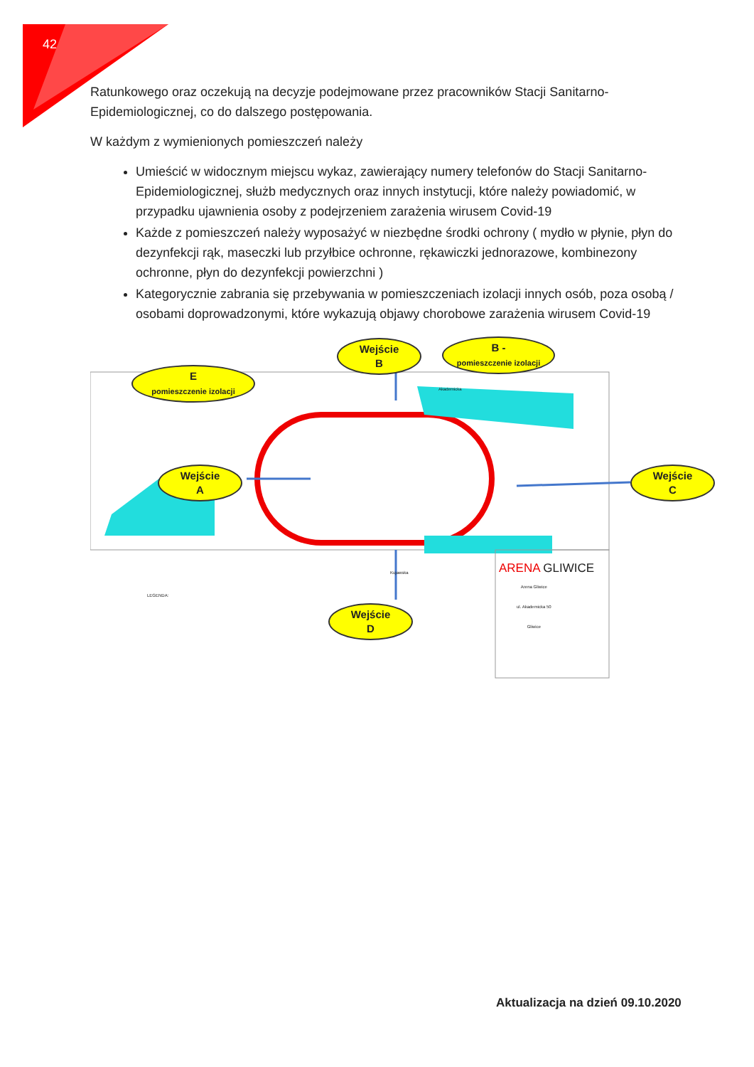42
Ratunkowego oraz oczekują na decyzje podejmowane przez pracowników Stacji Sanitarno-Epidemiologicznej, co do dalszego postępowania.
W każdym z wymienionych pomieszczeń należy
Umieścić w widocznym miejscu wykaz, zawierający numery telefonów do Stacji Sanitarno-Epidemiologicznej, służb medycznych oraz innych instytucji, które należy powiadomić, w przypadku ujawnienia osoby z podejrzeniem zarażenia wirusem Covid-19
Każde z pomieszczeń należy wyposażyć w niezbędne środki ochrony ( mydło w płynie, płyn do dezynfekcji rąk, maseczki lub przyłbice ochronne, rękawiczki jednorazowe, kombinezony ochronne, płyn do dezynfekcji powierzchni )
Kategorycznie zabrania się przebywania w pomieszczeniach izolacji innych osób, poza osobą / osobami doprowadzonymi, które wykazują objawy chorobowe zarażenia wirusem Covid-19
E
pomieszczenie izolacji
Wejście
B
B -
pomieszczenie izolacji
Wejście
A
Wejście
C
Wejście
D
ARENA GLIWICE
Arena Gliwice
ul. Akademicka 50
Gliwice
LEGENDA:
Akademicka
Kujawska
Aktualizacja na dzień 09.10.2020